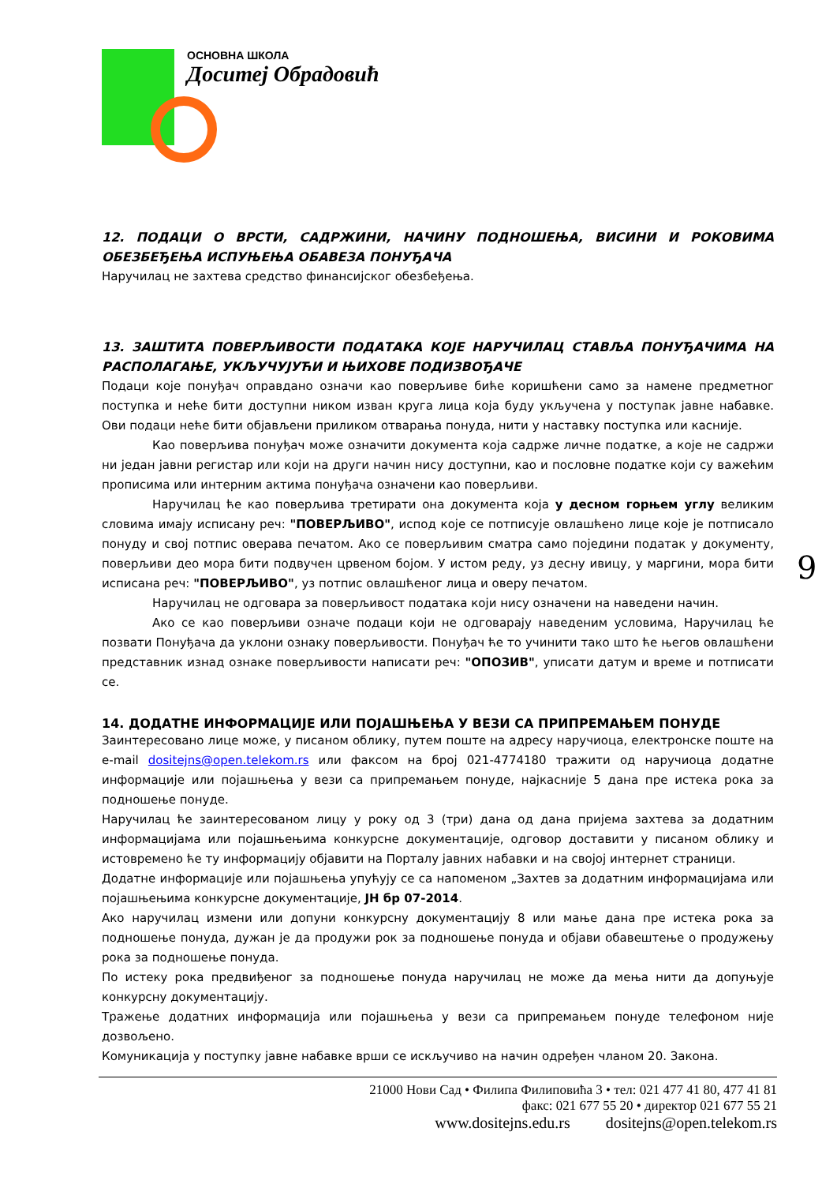ОСНОВНА ШКОЛА
Доситеј Обрадовић
12. ПОДАЦИ О ВРСТИ, САДРЖИНИ, НАЧИНУ ПОДНОШЕЊА, ВИСИНИ И РОКОВИМА ОБЕЗБЕЂЕЊА ИСПУЊЕЊА ОБАВЕЗА ПОНУЂАЧА
Наручилац не захтева средство финансијског обезбеђења.
13. ЗАШТИТА ПОВЕРЉИВОСТИ ПОДАТАКА КОЈЕ НАРУЧИЛАЦ СТАВЉА ПОНУЂАЧИМА НА РАСПОЛАГАЊЕ, УКЉУЧУЈУЋИ И ЊИХОВЕ ПОДИЗВОЂАЧЕ
Подаци које понуђач оправдано означи као поверљиве биће коришћени само за намене предметног поступка и неће бити доступни ником изван круга лица која буду укључена у поступак јавне набавке. Ови подаци неће бити објављени приликом отварања понуда, нити у наставку поступка или касније.
Као поверљива понуђач може означити документа која садрже личне податке, а које не садржи ни један јавни регистар или који на други начин нису доступни, као и пословне податке који су важећим прописима или интерним актима понуђача означени као поверљиви.
Наручилац ће као поверљива третирати она документа која у десном горњем углу великим словима имају исписану реч: "ПОВЕРЉИВО", испод које се потписује овлашћено лице које је потписало понуду и свој потпис оверава печатом. Ако се поверљивим сматра само поједини податак у документу, поверљиви део мора бити подвучен црвеном бојом. У истом реду, уз десну ивицу, у маргини, мора бити исписана реч: "ПОВЕРЉИВО", уз потпис овлашћеног лица и оверу печатом.
Наручилац не одговара за поверљивост података који нису означени на наведени начин.
Ако се као поверљиви означе подаци који не одговарају наведеним условима, Наручилац ће позвати Понуђача да уклони ознаку поверљивости. Понуђач ће то учинити тако што ће његов овлашћени представник изнад ознаке поверљивости написати реч: "ОПОЗИВ", уписати датум и време и потписати се.
14. ДОДАТНЕ ИНФОРМАЦИЈЕ ИЛИ ПОЈАШЊЕЊА У ВЕЗИ СА ПРИПРЕМАЊЕМ ПОНУДЕ
Заинтересовано лице може, у писаном облику, путем поште на адресу наручиоца, електронске поште на e-mail dositejns@open.telekom.rs или факсом на број 021-4774180 тражити од наручиоца додатне информације или појашњења у вези са припремањем понуде, најкасније 5 дана пре истека рока за подношење понуде.
Наручилац ће заинтересованом лицу у року од 3 (три) дана од дана пријема захтева за додатним информацијама или појашњењима конкурсне документације, одговор доставити у писаном облику и истовремено ће ту информацију објавити на Порталу јавних набавки и на својој интернет страници.
Додатне информације или појашњења упућују се са напоменом „Захтев за додатним информацијама или појашњењима конкурсне документације, ЈН бр 07-2014.
Ако наручилац измени или допуни конкурсну документацију 8 или мање дана пре истека рока за подношење понуда, дужан је да продужи рок за подношење понуда и објави обавештење о продужењу рока за подношење понуда.
По истеку рока предвиђеног за подношење понуда наручилац не може да мења нити да допуњује конкурсну документацију.
Тражење додатних информација или појашњења у вези са припремањем понуде телефоном није дозвољено.
Комуникација у поступку јавне набавке врши се искључиво на начин одређен чланом 20. Закона.
9
21000 Нови Сад • Филипа Филиповића 3 • тел: 021 477 41 80, 477 41 81
факс: 021 677 55 20 • директор 021 677 55 21
www.dositejns.edu.rs dositejns@open.telekom.rs